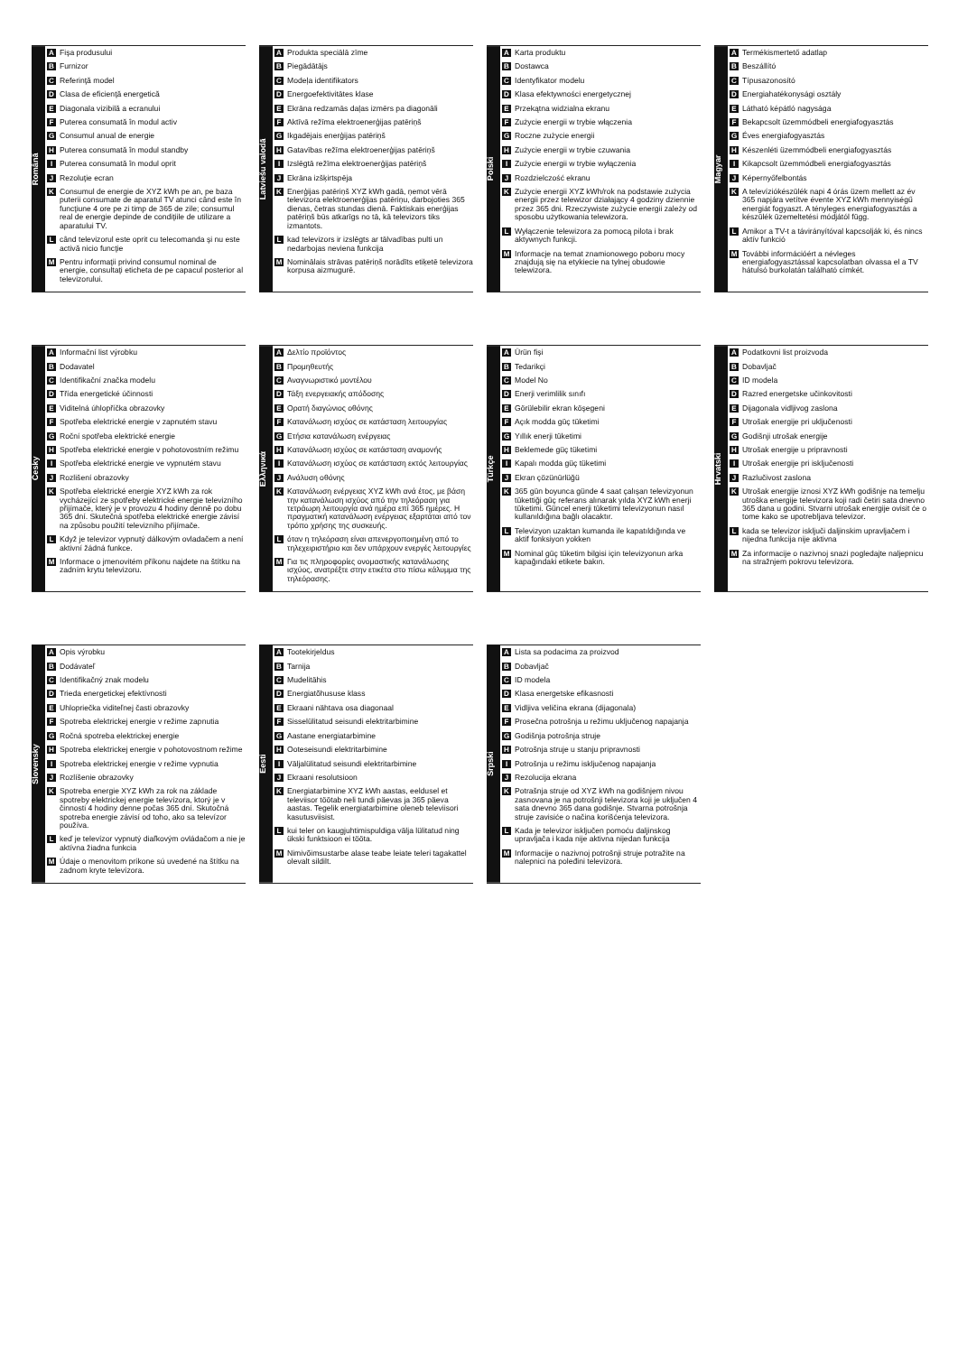Română
A Fişa produsului
B Furnizor
C Referinţă model
D Clasa de eficienţă energetică
E Diagonala vizibilă a ecranului
F Puterea consumată în modul activ
G Consumul anual de energie
H Puterea consumată în modul standby
I Puterea consumată în modul oprit
J Rezoluţie ecran
K Consumul de energie de XYZ kWh pe an, pe baza puterii consumate de aparatul TV atunci când este în funcţiune 4 ore pe zi timp de 365 de zile; consumul real de energie depinde de condiţiile de utilizare a aparatului TV.
Lcând televizorul este oprit cu telecomanda şi nu este activă nicio funcţie
M Pentru informaţii privind consumul nominal de energie, consultaţi eticheta de pe capacul posterior al televizorului.
Latviešu valodā
A Produkta speciālā zīme
B Piegādātājs
C Modeļa identifikators
D Energoefektivitātes klase
E Ekrāna redzamās daļas izmērs pa diagonāli
F Aktīvā režīma elektroenerģijas patēriņš
G Ikgadējais enerģijas patēriņš
H Gatavības režīma elektroenerģijas patēriņš
I Izslēgtā režīma elektroenerģijas patēriņš
J Ekrāna izšķirtspēja
K Enerģijas patēriņš XYZ kWh gadā, ņemot vērā televizora elektroenerģijas patēriņu, darbojoties 365 dienas, četras stundas dienā. Faktiskais enerģijas patēriņš būs atkarīgs no tā, kā televizors tiks izmantots.
Lkad televizors ir izslēgts ar tālvadības pulti un nedarbojas neviena funkcija
M Nominālais strāvas patēriņš norādīts etiķetē televizora korpusa aizmugurē.
Polski
A Karta produktu
B Dostawca
C Identyfikator modelu
D Klasa efektywności energetycznej
E Przekątna widzialna ekranu
F Zużycie energii w trybie włączenia
G Roczne zużycie energii
H Zużycie energii w trybie czuwania
I Zużycie energii w trybie wyłączenia
J Rozdzielczość ekranu
K Zużycie energii XYZ kWh/rok na podstawie zużycia energii przez telewizor działający 4 godziny dziennie przez 365 dni. Rzeczywiste zużycie energii zależy od sposobu użytkowania telewizora.
L Wyłączenie telewizora za pomocą pilota i brak aktywnych funkcji.
M Informacje na temat znamionowego poboru mocy znajdują się na etykiecie na tylnej obudowie telewizora.
Magyar
A Termékismertető adatlap
B Beszállító
C Típusazonosító
D Energiahatékonysági osztály
E Látható képátló nagysága
F Bekapcsolt üzemmódbeli energiafogyasztás
G Éves energiafogyasztás
H Készenléti üzemmódbeli energiafogyasztás
I Kikapcsolt üzemmódbeli energiafogyasztás
J Képernyőfelbontás
K A televíziókészülék napi 4 órás üzem mellett az év 365 napjára vetítve évente XYZ kWh mennyiségű energiát fogyaszt. A tényleges energiafogyasztás a készülék üzemeltetési módjától függ.
L Amikor a TV-t a távirányítóval kapcsolják ki, és nincs aktív funkció
M További információért a névleges energiafogyasztással kapcsolatban olvassa el a TV hátulsó burkolatán található címkét.
Česky
A Informační list výrobku
B Dodavatel
C Identifikační značka modelu
D Třída energetické účinnosti
E Viditelná úhlopříčka obrazovky
F Spotřeba elektrické energie v zapnutém stavu
G Roční spotřeba elektrické energie
H Spotřeba elektrické energie v pohotovostním režimu
I Spotřeba elektrické energie ve vypnutém stavu
J Rozlišení obrazovky
K Spotřeba elektrické energie XYZ kWh za rok vycházející ze spotřeby elektrické energie televizního přijímače, který je v provozu 4 hodiny denně po dobu 365 dní. Skutečná spotřeba elektrické energie závisí na způsobu použití televizního přijímače.
L Když je televizor vypnutý dálkovým ovladačem a není aktivní žádná funkce.
M Informace o jmenovitém příkonu najdete na štítku na zadním krytu televizoru.
Ελληνικά
A Δελτίο προϊόντος
B Προμηθευτής
C Αναγνωριστικό μοντέλου
D Τάξη ενεργειακής απόδοσης
E Ορατή διαγώνιος οθόνης
F Κατανάλωση ισχύος σε κατάσταση λειτουργίας
G Ετήσια κατανάλωση ενέργειας
H Κατανάλωση ισχύος σε κατάσταση αναμονής
I Κατανάλωση ισχύος σε κατάσταση εκτός λειτουργίας
J Ανάλυση οθόνης
K Κατανάλωση ενέργειας XYZ kWh ανά έτος, με βάση την κατανάλωση ισχύος από την τηλεόραση για τετράωρη λειτουργία ανά ημέρα επί 365 ημέρες. Η πραγματική κατανάλωση ενέργειας εξαρτάται από τον τρόπο χρήσης της συσκευής.
Lόταν η τηλεόραση είναι απενεργοποιημένη από το τηλεχειριστήριο και δεν υπάρχουν ενεργές λειτουργίες
M Για τις πληροφορίες ονομαστικής κατανάλωσης ισχύος, ανατρέξτε στην ετικέτα στο πίσω κάλυμμα της τηλεόρασης.
Türkçe
A Ürün fişi
B Tedarikçi
C Model No
D Enerji verimlilik sınıfı
E Görülebilir ekran köşegeni
F Açık modda güç tüketimi
G Yıllık enerji tüketimi
H Beklemede güç tüketimi
I Kapalı modda güç tüketimi
J Ekran çözünürlüğü
K 365 gün boyunca günde 4 saat çalışan televizyonun tükettiği güç referans alınarak yılda XYZ kWh enerji tüketimi. Güncel enerji tüketimi televizyonun nasıl kullanıldığına bağlı olacaktır.
L Televizyon uzaktan kumanda ile kapatıldığında ve aktif fonksiyon yokken
M Nominal güç tüketim bilgisi için televizyonun arka kapağındaki etikete bakın.
Hrvatski
A Podatkovni list proizvoda
B Dobavljač
C ID modela
D Razred energetske učinkovitosti
E Dijagonala vidljivog zaslona
F Utrošak energije pri uključenosti
G Godišnji utrošak energije
H Utrošak energije u pripravnosti
I Utrošak energije pri isključenosti
J Razlučivost zaslona
K Utrošak energije iznosi XYZ kWh godišnje na temelju utroška energije televizora koji radi četiri sata dnevno 365 dana u godini. Stvarni utrošak energije ovisit će o tome kako se upotrebljava televizor.
Lkada se televizor isključi daljinskim upravljačem i nijedna funkcija nije aktivna
M Za informacije o nazivnoj snazi pogledajte naljepnicu na stražnjem pokrovu televizora.
Slovensky
A Opis výrobku
B Dodávateľ
C Identifikačný znak modelu
D Trieda energetickej efektívnosti
E Uhlopriečka viditeľnej časti obrazovky
F Spotreba elektrickej energie v režime zapnutia
G Ročná spotreba elektrickej energie
H Spotreba elektrickej energie v pohotovostnom režime
I Spotreba elektrickej energie v režime vypnutia
J Rozlíšenie obrazovky
K Spotreba energie XYZ kWh za rok na základe spotreby elektrickej energie televízora, ktorý je v činnosti 4 hodiny denne počas 365 dní. Skutočná spotreba energie závisí od toho, ako sa televízor používa.
Lkeď je televízor vypnutý diaľkovým ovládačom a nie je aktívna žiadna funkcia
M Údaje o menovitom príkone sú uvedené na štítku na zadnom kryte televízora.
Eesti
A Tootekirjeldus
B Tarnija
C Mudelitähis
D Energiatõhususe klass
E Ekraani nähtava osa diagonaal
F Sisselülitatud seisundi elektritarbimine
G Aastane energiatarbimine
H Ooteseisundi elektritarbimine
I Väljalülitatud seisundi elektritarbimine
J Ekraani resolutsioon
K Energiatarbimine XYZ kWh aastas, eeldusel et televiisor töötab neli tundi päevas ja 365 päeva aastas. Tegelik energiatarbimine oleneb televiisori kasutusviisist.
Lkui teler on kaugjuhtimispuldiga välja lülitatud ning ükski funktsioon ei tööta.
M Nimivõimsustarbe alase teabe leiate teleri tagakattel olevalt sildilt.
Srpski
A Lista sa podacima za proizvod
B Dobavljač
C ID modela
D Klasa energetske efikasnosti
E Vidljiva veličina ekrana (dijagonala)
F Prosečna potrošnja u režimu uključenog napajanja
G Godišnja potrošnja struje
H Potrošnja struje u stanju pripravnosti
I Potrošnja u režimu isključenog napajanja
J Rezolucija ekrana
K Potrašnja struje od XYZ kWh na godišnjem nivou zasnovana je na potrošnji televizora koji je uključen 4 sata dnevno 365 dana godišnje. Stvarna potrošnja struje zavisiće o načina korišćenja televizora.
L Kada je televizor isključen pomoću daljinskog upravljača i kada nije aktivna nijedan funkcija
M Informacije o nazivnoj potrošnji struje potražite na nalepnici na poleđini televizora.